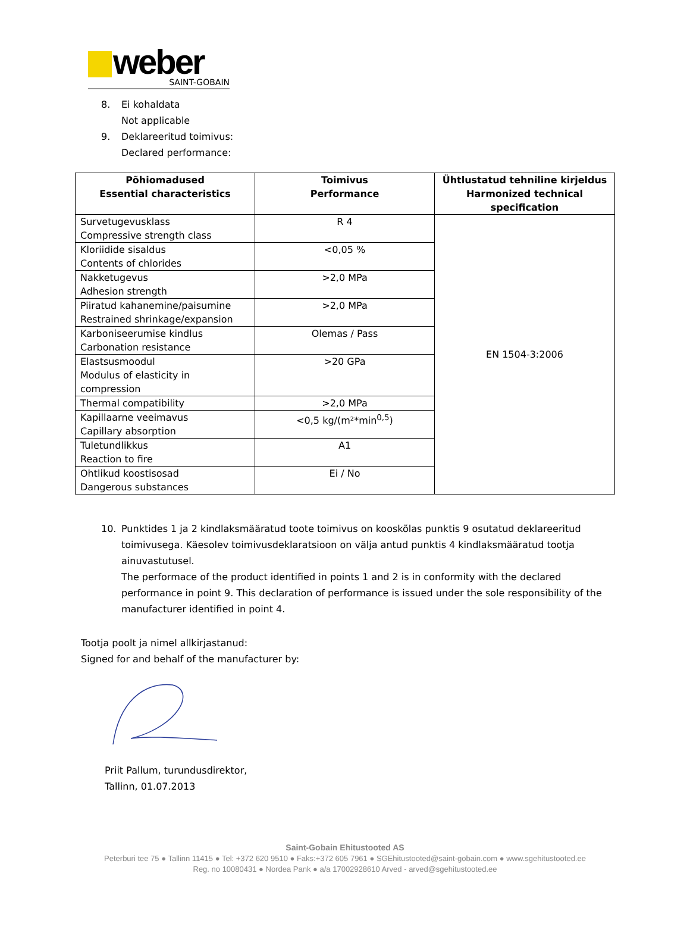weber
SAINT-GOBAIN
8. Ei kohaldata
Not applicable
9. Deklareeritud toimivus:
Declared performance:
| Põhiomadused Essential characteristics | Toimivus Performance | Ühtlustatud tehniline kirjeldus Harmonized technical specification |
| --- | --- | --- |
| Survetugevusklass Compressive strength class | R 4 | EN 1504-3:2006 |
| Kloriidide sisaldus Contents of chlorides | <0,05 % | |
| Nakketugevus Adhesion strength | >2,0 MPa | |
| Piiratud kahanemine/paisumine Restrained shrinkage/expansion | >2,0 MPa | |
| Karboniseerumise kindlus Carbonation resistance | Olemas / Pass | |
| Elastsusmoodul Modulus of elasticity in compression | >20 GPa | |
| Thermal compatibility | >2,0 MPa | |
| Kapillaarne veeimavus Capillary absorption | <0,5 kg/(m²*min<sup>0,5</sup>) | |
| Tuletundlikkus Reaction to fire | A1 | |
| Ohtlikud koostisosad Dangerous substances | Ei / No | |
10. Punktides 1 ja 2 kindlaksmääratud toote toimivus on kooskõlas punktis 9 osutatud deklareeritud toimivusega. Käesolev toimivusdeklaratsioon on välja antud punktis 4 kindlaksmääratud tootja ainuvastutusel.
The performace of the product identified in points 1 and 2 is in conformity with the declared performance in point 9. This declaration of performance is issued under the sole responsibility of the manufacturer identified in point 4.
Tootja poolt ja nimel allkirjastanud:
Signed for and behalf of the manufacturer by:
Priit Pallum, turundusdirektor,
Tallinn, 01.07.2013
Saint-Gobain Ehitustooted AS
Peterburi tee 75 ● Tallinn 11415 ● Tel: +372 620 9510 ● Faks:+372 605 7961 ● SGEhitustooted@saint-gobain.com ● www.sgehitustooted.ee
Reg. no 10080431 ● Nordea Pank ● a/a 17002928610 Arved - arved@sgehitustooted.ee